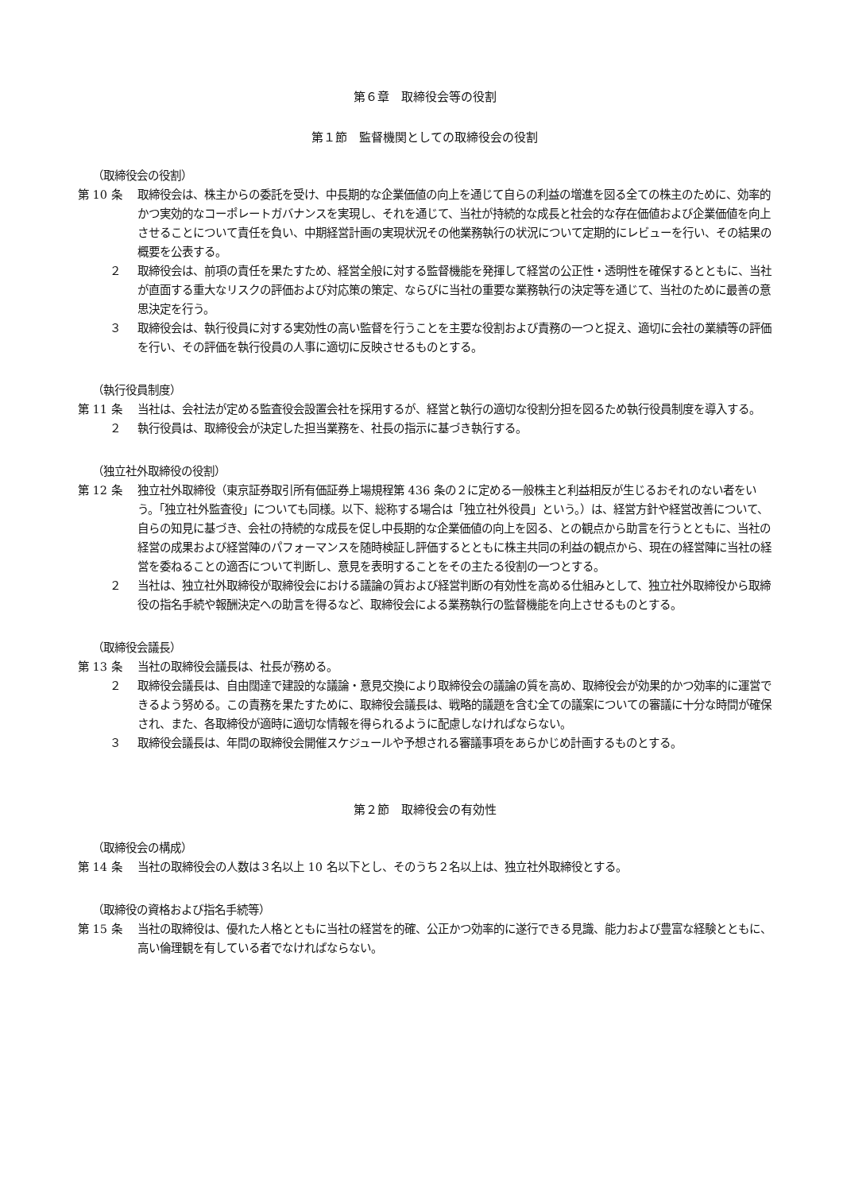第６章　取締役会等の役割
第１節　監督機関としての取締役会の役割
（取締役会の役割）
第 10 条 取締役会は、株主からの委託を受け、中長期的な企業価値の向上を通じて自らの利益の増進を図る全ての株主のために、効率的かつ実効的なコーポレートガバナンスを実現し、それを通じて、当社が持続的な成長と社会的な存在価値および企業価値を向上させることについて責任を負い、中期経営計画の実現状況その他業務執行の状況について定期的にレビューを行い、その結果の概要を公表する。
２ 取締役会は、前項の責任を果たすため、経営全般に対する監督機能を発揮して経営の公正性・透明性を確保するとともに、当社が直面する重大なリスクの評価および対応策の策定、ならびに当社の重要な業務執行の決定等を通じて、当社のために最善の意思決定を行う。
３ 取締役会は、執行役員に対する実効性の高い監督を行うことを主要な役割および責務の一つと捉え、適切に会社の業績等の評価を行い、その評価を執行役員の人事に適切に反映させるものとする。
（執行役員制度）
第 11 条 当社は、会社法が定める監査役会設置会社を採用するが、経営と執行の適切な役割分担を図るため執行役員制度を導入する。
２ 執行役員は、取締役会が決定した担当業務を、社長の指示に基づき執行する。
（独立社外取締役の役割）
第 12 条 独立社外取締役（東京証券取引所有価証券上場規程第 436 条の２に定める一般株主と利益相反が生じるおそれのない者をいう。「独立社外監査役」についても同様。以下、総称する場合は「独立社外役員」という。）は、経営方針や経営改善について、自らの知見に基づき、会社の持続的な成長を促し中長期的な企業価値の向上を図る、との観点から助言を行うとともに、当社の経営の成果および経営陣のパフォーマンスを随時検証し評価するとともに株主共同の利益の観点から、現在の経営陣に当社の経営を委ねることの適否について判断し、意見を表明することをその主たる役割の一つとする。
２ 当社は、独立社外取締役が取締役会における議論の質および経営判断の有効性を高める仕組みとして、独立社外取締役から取締役の指名手続や報酬決定への助言を得るなど、取締役会による業務執行の監督機能を向上させるものとする。
（取締役会議長）
第 13 条 当社の取締役会議長は、社長が務める。
２ 取締役会議長は、自由闊達で建設的な議論・意見交換により取締役会の議論の質を高め、取締役会が効果的かつ効率的に運営できるよう努める。この責務を果たすために、取締役会議長は、戦略的議題を含む全ての議案についての審議に十分な時間が確保され、また、各取締役が適時に適切な情報を得られるように配慮しなければならない。
３ 取締役会議長は、年間の取締役会開催スケジュールや予想される審議事項をあらかじめ計画するものとする。
第２節　取締役会の有効性
（取締役会の構成）
第 14 条 当社の取締役会の人数は３名以上 10 名以下とし、そのうち２名以上は、独立社外取締役とする。
（取締役の資格および指名手続等）
第 15 条 当社の取締役は、優れた人格とともに当社の経営を的確、公正かつ効率的に遂行できる見識、能力および豊富な経験とともに、高い倫理観を有している者でなければならない。